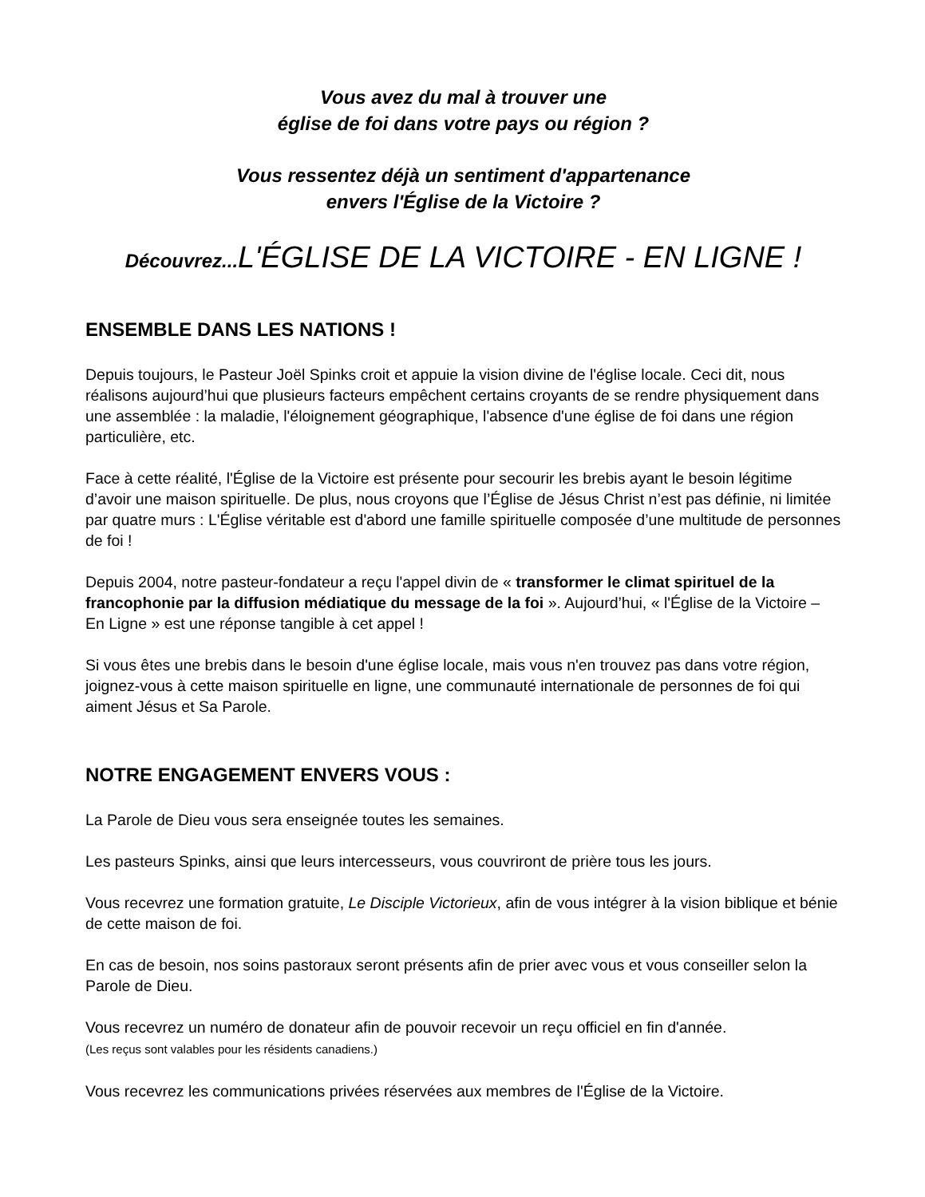Vous avez du mal à trouver une
église de foi dans votre pays ou région ?
Vous ressentez déjà un sentiment d'appartenance
envers l'Église de la Victoire ?
Découvrez...L'ÉGLISE DE LA VICTOIRE - EN LIGNE !
ENSEMBLE DANS LES NATIONS !
Depuis toujours, le Pasteur Joël Spinks croit et appuie la vision divine de l'église locale. Ceci dit, nous réalisons aujourd’hui que plusieurs facteurs empêchent certains croyants de se rendre physiquement dans une assemblée : la maladie, l'éloignement géographique, l'absence d'une église de foi dans une région particulière, etc.
Face à cette réalité, l'Église de la Victoire est présente pour secourir les brebis ayant le besoin légitime d’avoir une maison spirituelle. De plus, nous croyons que l’Église de Jésus Christ n’est pas définie, ni limitée par quatre murs : L'Église véritable est d'abord une famille spirituelle composée d’une multitude de personnes de foi !
Depuis 2004, notre pasteur-fondateur a reçu l'appel divin de « transformer le climat spirituel de la francophonie par la diffusion médiatique du message de la foi ». Aujourd’hui, « l'Église de la Victoire – En Ligne » est une réponse tangible à cet appel !
Si vous êtes une brebis dans le besoin d'une église locale, mais vous n'en trouvez pas dans votre région, joignez-vous à cette maison spirituelle en ligne, une communauté internationale de personnes de foi qui aiment Jésus et Sa Parole.
NOTRE ENGAGEMENT ENVERS VOUS :
La Parole de Dieu vous sera enseignée toutes les semaines.
Les pasteurs Spinks, ainsi que leurs intercesseurs, vous couvriront de prière tous les jours.
Vous recevrez une formation gratuite, Le Disciple Victorieux, afin de vous intégrer à la vision biblique et bénie de cette maison de foi.
En cas de besoin, nos soins pastoraux seront présents afin de prier avec vous et vous conseiller selon la Parole de Dieu.
Vous recevrez un numéro de donateur afin de pouvoir recevoir un reçu officiel en fin d'année.
(Les reçus sont valables pour les résidents canadiens.)
Vous recevrez les communications privées réservées aux membres de l'Église de la Victoire.